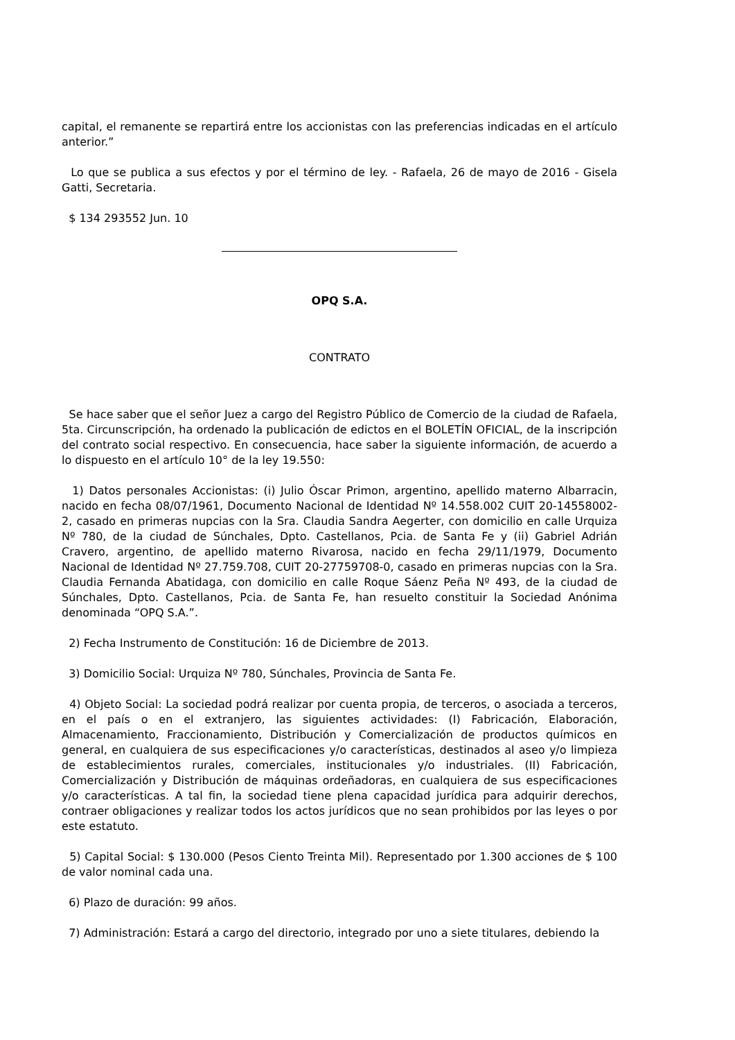capital, el remanente se repartirá entre los accionistas con las preferencias indicadas en el artículo anterior.”
Lo que se publica a sus efectos y por el término de ley. - Rafaela, 26 de mayo de 2016 - Gisela Gatti, Secretaria.
$ 134 293552 Jun. 10
OPQ S.A.
CONTRATO
Se hace saber que el señor Juez a cargo del Registro Público de Comercio de la ciudad de Rafaela, 5ta. Circunscripción, ha ordenado la publicación de edictos en el BOLETÍN OFICIAL, de la inscripción del contrato social respectivo. En consecuencia, hace saber la siguiente información, de acuerdo a lo dispuesto en el artículo 10° de la ley 19.550:
1) Datos personales Accionistas: (i) Julio Óscar Primon, argentino, apellido materno Albarracin, nacido en fecha 08/07/1961, Documento Nacional de Identidad Nº 14.558.002 CUIT 20-14558002-2, casado en primeras nupcias con la Sra. Claudia Sandra Aegerter, con domicilio en calle Urquiza Nº 780, de la ciudad de Súnchales, Dpto. Castellanos, Pcia. de Santa Fe y (ii) Gabriel Adrián Cravero, argentino, de apellido materno Rivarosa, nacido en fecha 29/11/1979, Documento Nacional de Identidad Nº 27.759.708, CUIT 20-27759708-0, casado en primeras nupcias con la Sra. Claudia Fernanda Abatidaga, con domicilio en calle Roque Sáenz Peña Nº 493, de la ciudad de Súnchales, Dpto. Castellanos, Pcia. de Santa Fe, han resuelto constituir la Sociedad Anónima denominada “OPQ S.A.”.
2) Fecha Instrumento de Constitución: 16 de Diciembre de 2013.
3) Domicilio Social: Urquiza Nº 780, Súnchales, Provincia de Santa Fe.
4) Objeto Social: La sociedad podrá realizar por cuenta propia, de terceros, o asociada a terceros, en el país o en el extranjero, las siguientes actividades: (I) Fabricación, Elaboración, Almacenamiento, Fraccionamiento, Distribución y Comercialización de productos químicos en general, en cualquiera de sus especificaciones y/o características, destinados al aseo y/o limpieza de establecimientos rurales, comerciales, institucionales y/o industriales. (II) Fabricación, Comercialización y Distribución de máquinas ordeñadoras, en cualquiera de sus especificaciones y/o características. A tal fin, la sociedad tiene plena capacidad jurídica para adquirir derechos, contraer obligaciones y realizar todos los actos jurídicos que no sean prohibidos por las leyes o por este estatuto.
5) Capital Social: $ 130.000 (Pesos Ciento Treinta Mil). Representado por 1.300 acciones de $ 100 de valor nominal cada una.
6) Plazo de duración: 99 años.
7) Administración: Estará a cargo del directorio, integrado por uno a siete titulares, debiendo la